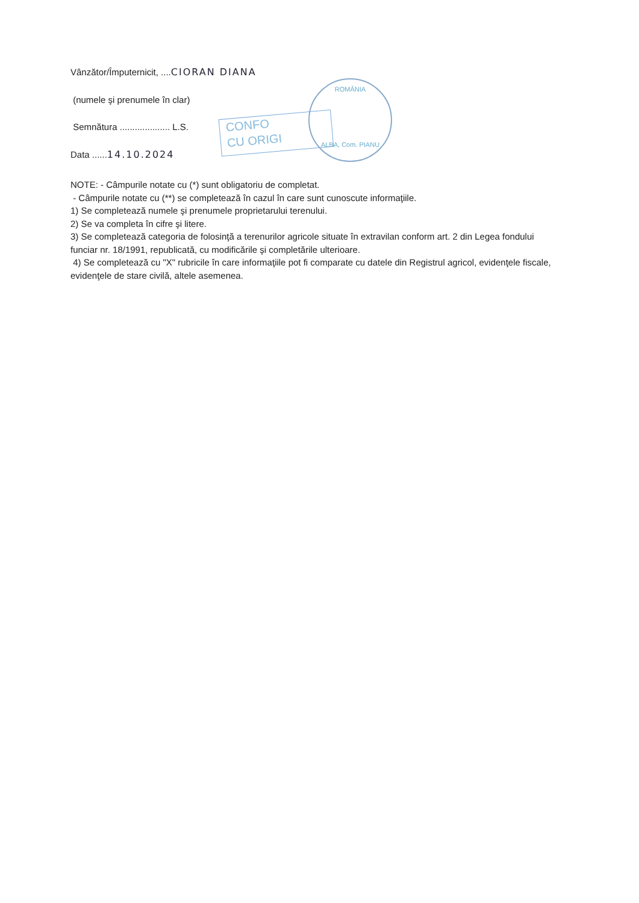CONFO
CU ORIGI
ROMÂNIA
ALBA, Com. PIANU
Vânzător/Împuternicit, ....CIORAN DIANA
(numele şi prenumele în clar)
Semnătura .................... L.S.
Data ......14.10.2024
NOTE: - Câmpurile notate cu (*) sunt obligatoriu de completat.
- Câmpurile notate cu (**) se completează în cazul în care sunt cunoscute informaţiile.
1) Se completează numele şi prenumele proprietarului terenului.
2) Se va completa în cifre şi litere.
3) Se completează categoria de folosinţă a terenurilor agricole situate în extravilan conform art. 2 din Legea fondului funciar nr. 18/1991, republicată, cu modificările şi completările ulterioare.
4) Se completează cu "X" rubricile în care informaţiile pot fi comparate cu datele din Registrul agricol, evidenţele fiscale, evidenţele de stare civilă, altele asemenea.